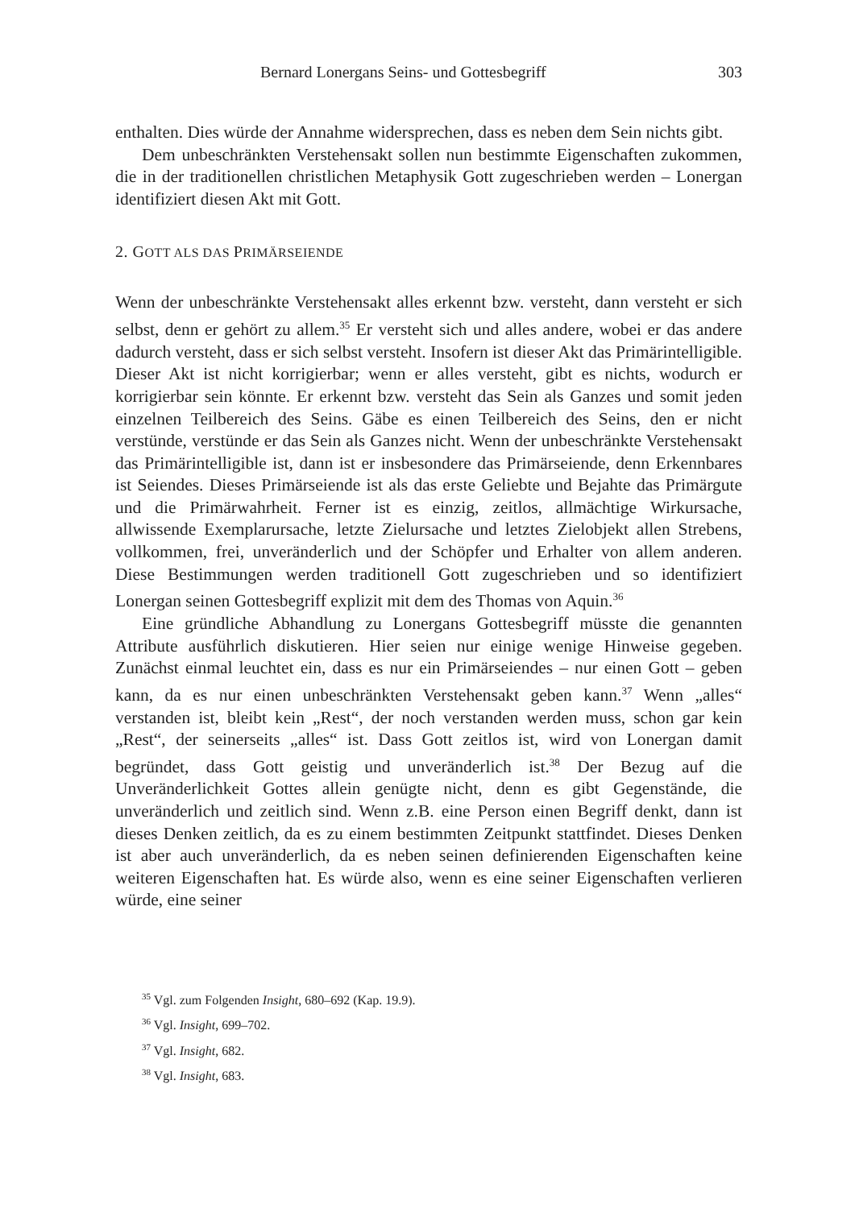Bernard Lonergans Seins- und Gottesbegriff 303
enthalten. Dies würde der Annahme widersprechen, dass es neben dem Sein nichts gibt.
Dem unbeschränkten Verstehensakt sollen nun bestimmte Eigenschaften zukommen, die in der traditionellen christlichen Metaphysik Gott zugeschrieben werden – Lonergan identifiziert diesen Akt mit Gott.
2. GOTT ALS DAS PRIMÄRSEIENDE
Wenn der unbeschränkte Verstehensakt alles erkennt bzw. versteht, dann versteht er sich selbst, denn er gehört zu allem.<sup>35</sup> Er versteht sich und alles andere, wobei er das andere dadurch versteht, dass er sich selbst versteht. Insofern ist dieser Akt das Primärintelligible. Dieser Akt ist nicht korrigierbar; wenn er alles versteht, gibt es nichts, wodurch er korrigierbar sein könnte. Er erkennt bzw. versteht das Sein als Ganzes und somit jeden einzelnen Teilbereich des Seins. Gäbe es einen Teilbereich des Seins, den er nicht verstünde, verstünde er das Sein als Ganzes nicht. Wenn der unbeschränkte Verstehensakt das Primärintelligible ist, dann ist er insbesondere das Primärseiende, denn Erkennbares ist Seiendes. Dieses Primärseiende ist als das erste Geliebte und Bejahte das Primärgute und die Primärwahrheit. Ferner ist es einzig, zeitlos, allmächtige Wirkursache, allwissende Exemplarursache, letzte Zielursache und letztes Zielobjekt allen Strebens, vollkommen, frei, unveränderlich und der Schöpfer und Erhalter von allem anderen. Diese Bestimmungen werden traditionell Gott zugeschrieben und so identifiziert Lonergan seinen Gottesbegriff explizit mit dem des Thomas von Aquin.<sup>36</sup>
Eine gründliche Abhandlung zu Lonergans Gottesbegriff müsste die genannten Attribute ausführlich diskutieren. Hier seien nur einige wenige Hinweise gegeben. Zunächst einmal leuchtet ein, dass es nur ein Primärseiendes – nur einen Gott – geben kann, da es nur einen unbeschränkten Verstehensakt geben kann.<sup>37</sup> Wenn „alles“ verstanden ist, bleibt kein „Rest“, der noch verstanden werden muss, schon gar kein „Rest“, der seinerseits „alles“ ist. Dass Gott zeitlos ist, wird von Lonergan damit begründet, dass Gott geistig und unveränderlich ist.<sup>38</sup> Der Bezug auf die Unveränderlichkeit Gottes allein genügte nicht, denn es gibt Gegenstände, die unveränderlich und zeitlich sind. Wenn z.B. eine Person einen Begriff denkt, dann ist dieses Denken zeitlich, da es zu einem bestimmten Zeitpunkt stattfindet. Dieses Denken ist aber auch unveränderlich, da es neben seinen definierenden Eigenschaften keine weiteren Eigenschaften hat. Es würde also, wenn es eine seiner Eigenschaften verlieren würde, eine seiner
<sup>35</sup> Vgl. zum Folgenden Insight, 680–692 (Kap. 19.9).
<sup>36</sup> Vgl. Insight, 699–702.
<sup>37</sup> Vgl. Insight, 682.
<sup>38</sup> Vgl. Insight, 683.